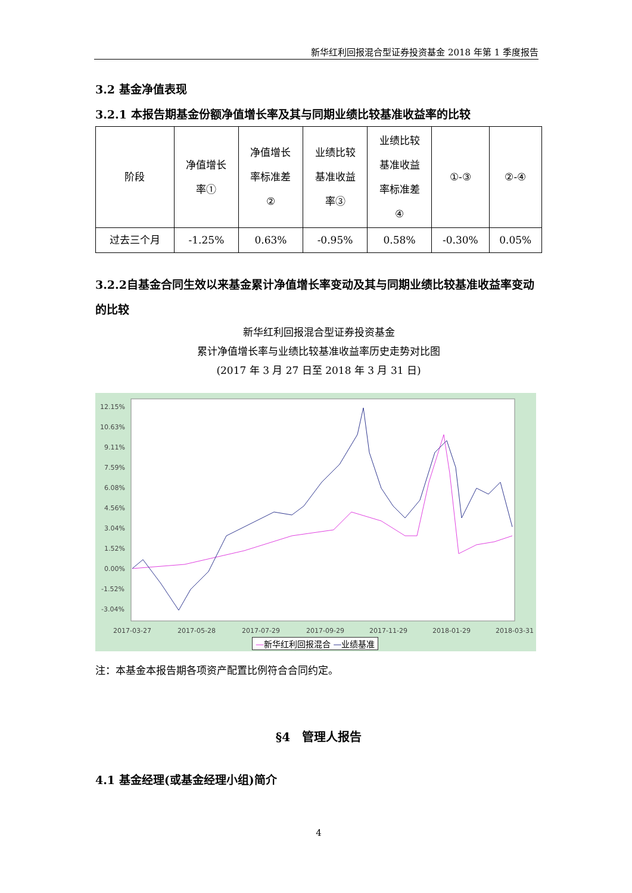新华红利回报混合型证券投资基金 2018 年第 1 季度报告
3.2 基金净值表现
3.2.1 本报告期基金份额净值增长率及其与同期业绩比较基准收益率的比较
| 阶段 | 净值增长 率① | 净值增长 率标准差 ② | 业绩比较 基准收益 率③ | 业绩比较 基准收益 率标准差 ④ | ①-③ | ②-④ |
| 过去三个月 | -1.25% | 0.63% | -0.95% | 0.58% | -0.30% | 0.05% |
3.2.2自基金合同生效以来基金累计净值增长率变动及其与同期业绩比较基准收益率变动的比较
新华红利回报混合型证券投资基金
累计净值增长率与业绩比较基准收益率历史走势对比图
(2017 年 3 月 27 日至 2018 年 3 月 31 日)
12.15%
10.63%
9.11%
7.59%
6.08%
4.56%
3.04%
1.52%
0.00%
-1.52%
-3.04%
2017-03-27
2017-05-28
2017-07-29
2017-09-29
2017-11-29
2018-01-29
2018-03-31
—新华红利回报混合 —业绩基准
注：本基金本报告期各项资产配置比例符合合同约定。
§4　管理人报告
4.1 基金经理(或基金经理小组)简介
4